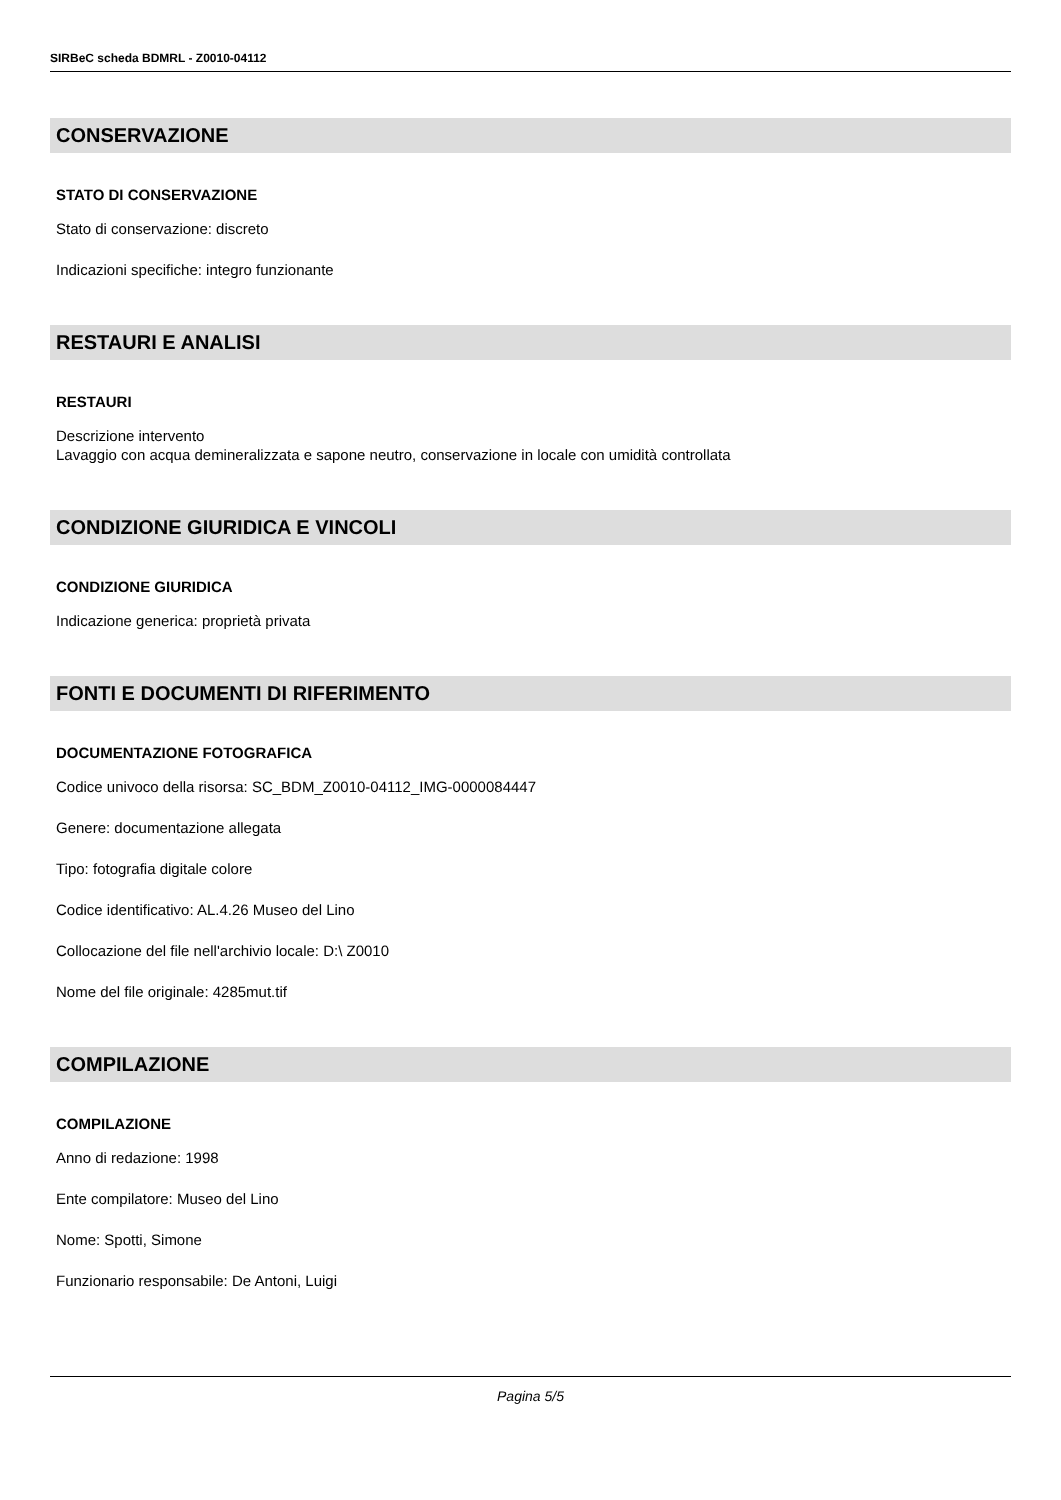SIRBeC scheda BDMRL - Z0010-04112
CONSERVAZIONE
STATO DI CONSERVAZIONE
Stato di conservazione: discreto
Indicazioni specifiche: integro funzionante
RESTAURI E ANALISI
RESTAURI
Descrizione intervento
Lavaggio con acqua demineralizzata e sapone neutro, conservazione in locale con umidità controllata
CONDIZIONE GIURIDICA E VINCOLI
CONDIZIONE GIURIDICA
Indicazione generica: proprietà privata
FONTI E DOCUMENTI DI RIFERIMENTO
DOCUMENTAZIONE FOTOGRAFICA
Codice univoco della risorsa: SC_BDM_Z0010-04112_IMG-0000084447
Genere: documentazione allegata
Tipo: fotografia digitale colore
Codice identificativo: AL.4.26 Museo del Lino
Collocazione del file nell'archivio locale: D:\ Z0010
Nome del file originale: 4285mut.tif
COMPILAZIONE
COMPILAZIONE
Anno di redazione: 1998
Ente compilatore: Museo del Lino
Nome: Spotti, Simone
Funzionario responsabile: De Antoni, Luigi
Pagina 5/5